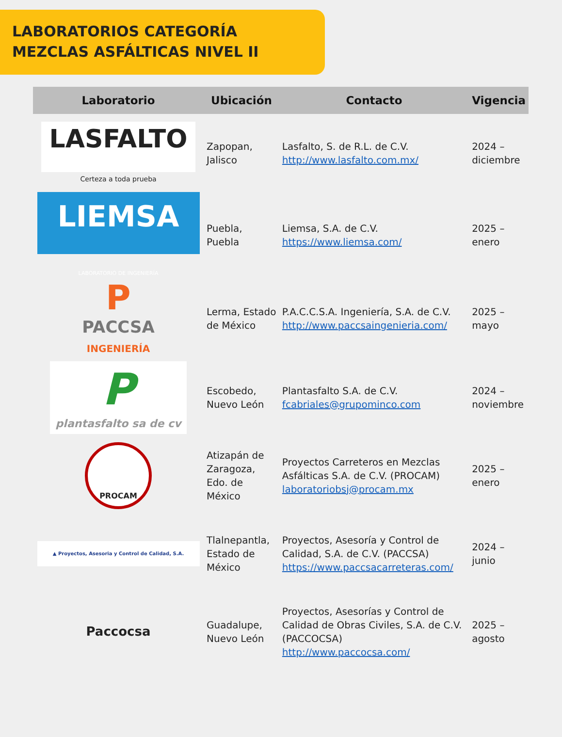LABORATORIOS CATEGORÍA
MEZCLAS ASFÁLTICAS NIVEL II
| Laboratorio | Ubicación | Contacto | Vigencia |
| --- | --- | --- | --- |
| LASFALTO Certeza a toda prueba | Zapopan, Jalisco | Lasfalto, S. de R.L. de C.V. http://www.lasfalto.com.mx/ | 2024 – diciembre |
| LIEMSA LABORATORIO DE INGENIERÍA | Puebla, Puebla | Liemsa, S.A. de C.V. https://www.liemsa.com/ | 2025 – enero |
| P PACCSA INGENIERÍA | Lerma, Estado de México | P.A.C.C.S.A. Ingeniería, S.A. de C.V. http://www.paccsaingenieria.com/ | 2025 – mayo |
| P plantasfalto sa de cv | Escobedo, Nuevo León | Plantasfalto S.A. de C.V. fcabriales@grupominco.com | 2024 – noviembre |
| PROCAM | Atizapán de Zaragoza, Edo. de México | Proyectos Carreteros en Mezclas Asfálticas S.A. de C.V. (PROCAM) laboratoriobsj@procam.mx | 2025 – enero |
| ▲ Proyectos, Asesoria y Control de Calidad, S.A. | Tlalnepantla, Estado de México | Proyectos, Asesoría y Control de Calidad, S.A. de C.V. (PACCSA) https://www.paccsacarreteras.com/ | 2024 – junio |
| Paccocsa | Guadalupe, Nuevo León | Proyectos, Asesorías y Control de Calidad de Obras Civiles, S.A. de C.V. (PACCOCSA) http://www.paccocsa.com/ | 2025 – agosto |